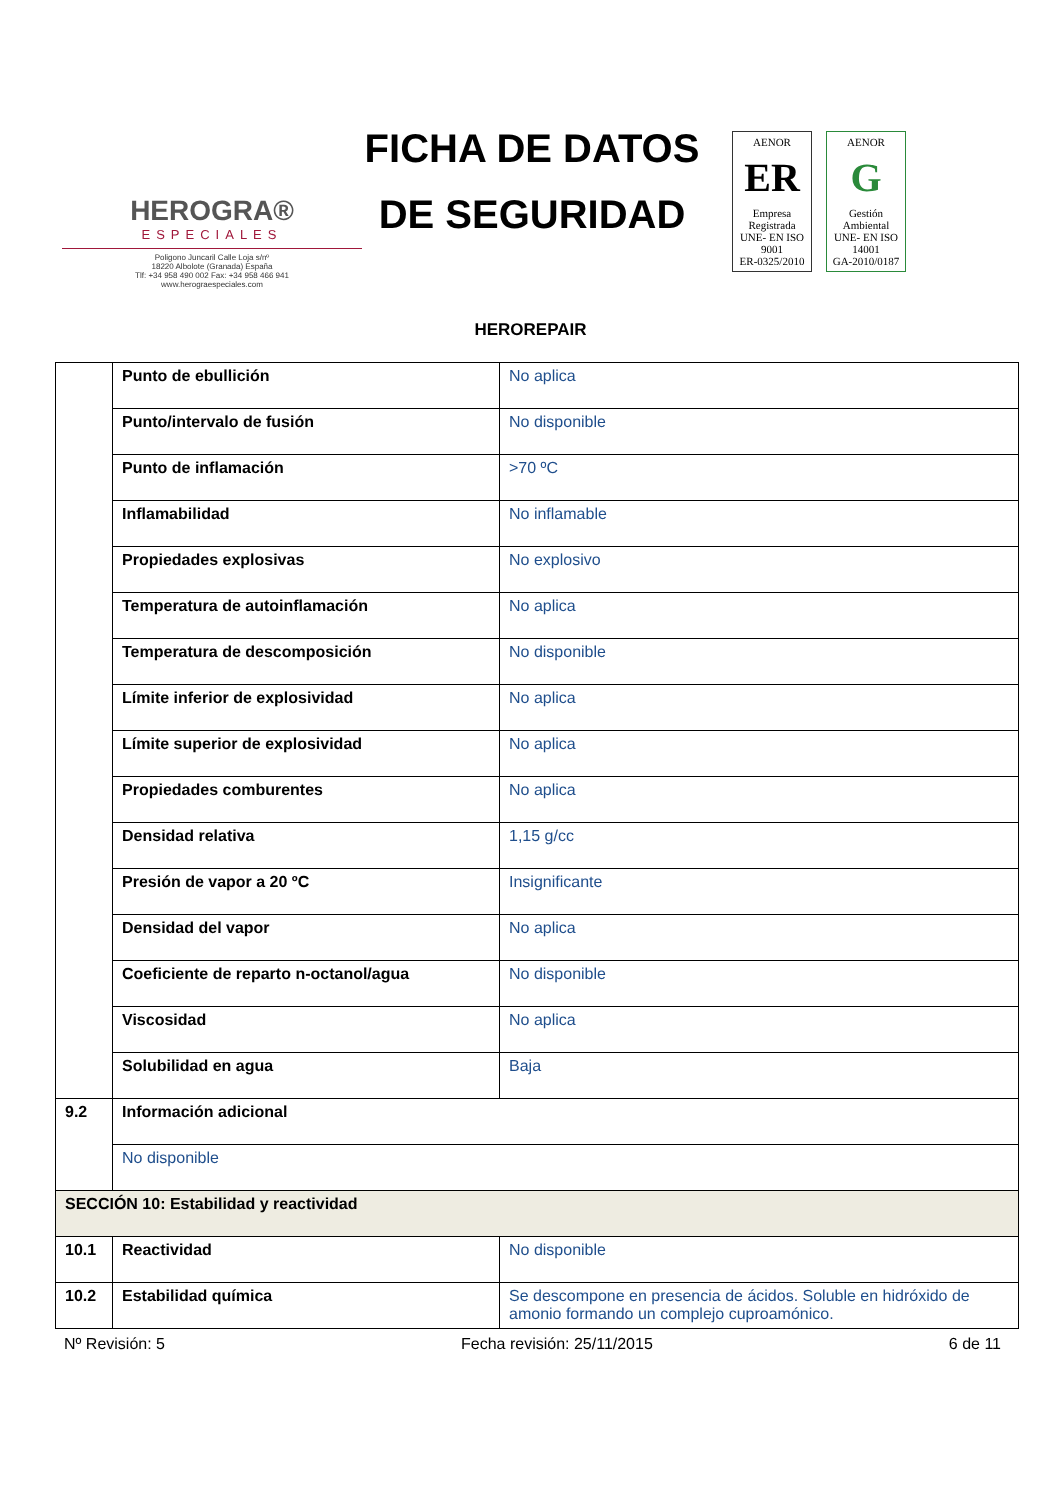HEROGRA®
ESPECIALES
Poligono Juncaril Calle Loja s/nº
18220 Albolote (Granada) España
Tlf: +34 958 490 002 Fax: +34 958 466 941
www.herograespeciales.com
FICHA DE DATOS
DE SEGURIDAD
AENOR
ER
Empresa Registrada
UNE- EN ISO 9001
ER-0325/2010
AENOR
G
Gestión Ambiental
UNE- EN ISO 14001
GA-2010/0187
HEROREPAIR
| | Punto de ebullición | No aplica | |
| | Punto/intervalo de fusión | No disponible | |
| | Punto de inflamación | >70 ºC | |
| | Inflamabilidad | No inflamable | |
| | Propiedades explosivas | No explosivo | |
| | Temperatura de autoinflamación | No aplica | |
| | Temperatura de descomposición | No disponible | |
| | Límite inferior de explosividad | No aplica | |
| | Límite superior de explosividad | No aplica | |
| | Propiedades comburentes | No aplica | |
| | Densidad relativa | 1,15 g/cc | |
| | Presión de vapor a 20 ºC | Insignificante | |
| | Densidad del vapor | No aplica | |
| | Coeficiente de reparto n-octanol/agua | No disponible | |
| | Viscosidad | No aplica | |
| | Solubilidad en agua | Baja | |
| 9.2 | Información adicional | | |
| | No disponible | | |
| SECCIÓN 10: Estabilidad y reactividad | | | |
| 10.1 | Reactividad | | No disponible |
| 10.2 | Estabilidad química | | Se descompone en presencia de ácidos. Soluble en hidróxido de amonio formando un complejo cuproamónico. |
Nº Revisión: 5 Fecha revisión: 25/11/2015 6 de 11